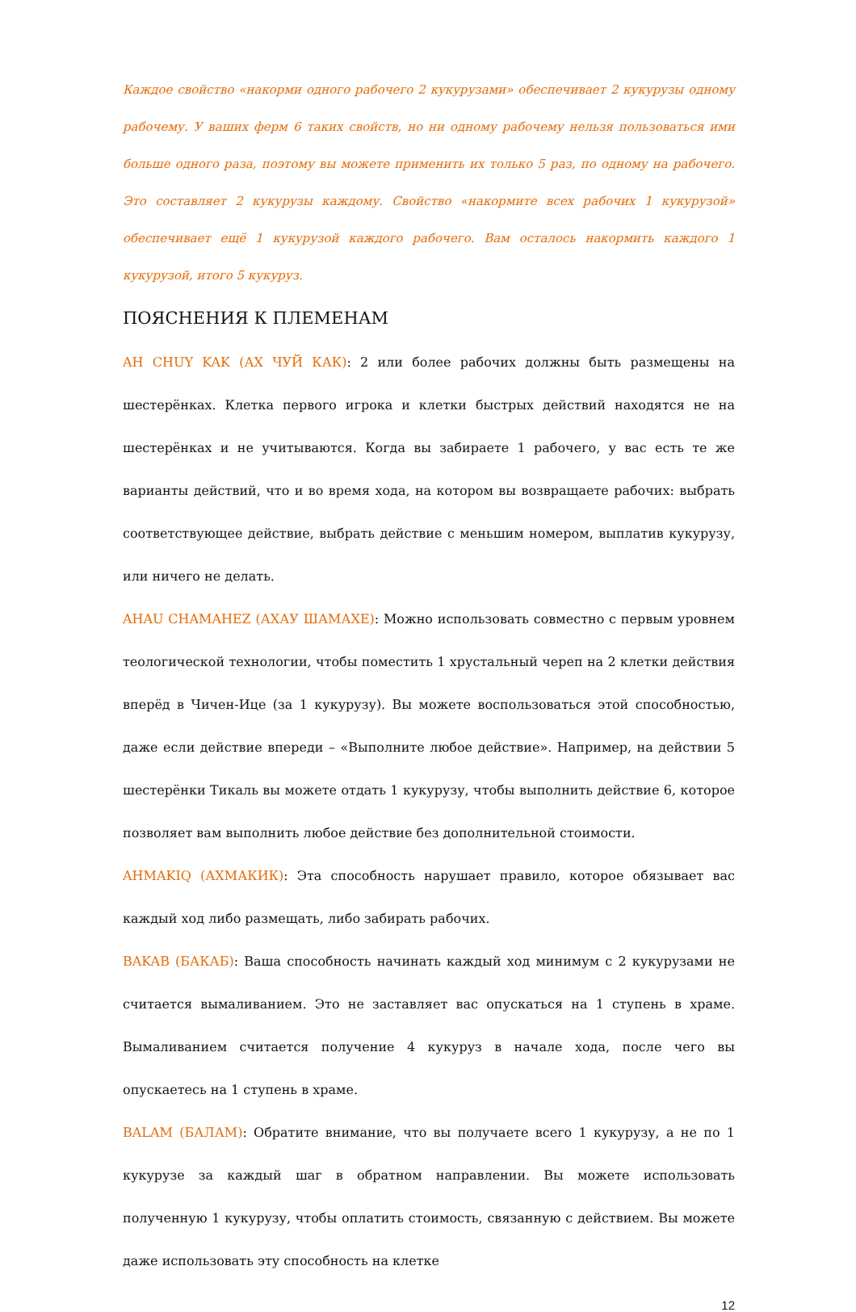Каждое свойство «накорми одного рабочего 2 кукурузами» обеспечивает 2 кукурузы одному рабочему. У ваших ферм 6 таких свойств, но ни одному рабочему нельзя пользоваться ими больше одного раза, поэтому вы можете применить их только 5 раз, по одному на рабочего. Это составляет 2 кукурузы каждому. Свойство «накормите всех рабочих 1 кукурузой» обеспечивает ещё 1 кукурузой каждого рабочего. Вам осталось накормить каждого 1 кукурузой, итого 5 кукуруз.
ПОЯСНЕНИЯ К ПЛЕМЕНАМ
AH CHUY KAK (АХ ЧУЙ КАК): 2 или более рабочих должны быть размещены на шестерёнках. Клетка первого игрока и клетки быстрых действий находятся не на шестерёнках и не учитываются. Когда вы забираете 1 рабочего, у вас есть те же варианты действий, что и во время хода, на котором вы возвращаете рабочих: выбрать соответствующее действие, выбрать действие с меньшим номером, выплатив кукурузу, или ничего не делать.
AHAU CHAMAHEZ (АХАУ ШАМАХЕ): Можно использовать совместно с первым уровнем теологической технологии, чтобы поместить 1 хрустальный череп на 2 клетки действия вперёд в Чичен-Ице (за 1 кукурузу). Вы можете воспользоваться этой способностью, даже если действие впереди – «Выполните любое действие». Например, на действии 5 шестерёнки Тикаль вы можете отдать 1 кукурузу, чтобы выполнить действие 6, которое позволяет вам выполнить любое действие без дополнительной стоимости.
AHMAKIQ (АХМАКИК): Эта способность нарушает правило, которое обязывает вас каждый ход либо размещать, либо забирать рабочих.
BAKAB (БАКАБ): Ваша способность начинать каждый ход минимум с 2 кукурузами не считается вымаливанием. Это не заставляет вас опускаться на 1 ступень в храме. Вымаливанием считается получение 4 кукуруз в начале хода, после чего вы опускаетесь на 1 ступень в храме.
BALAM (БАЛАМ): Обратите внимание, что вы получаете всего 1 кукурузу, а не по 1 кукурузе за каждый шаг в обратном направлении. Вы можете использовать полученную 1 кукурузу, чтобы оплатить стоимость, связанную с действием. Вы можете даже использовать эту способность на клетке
12